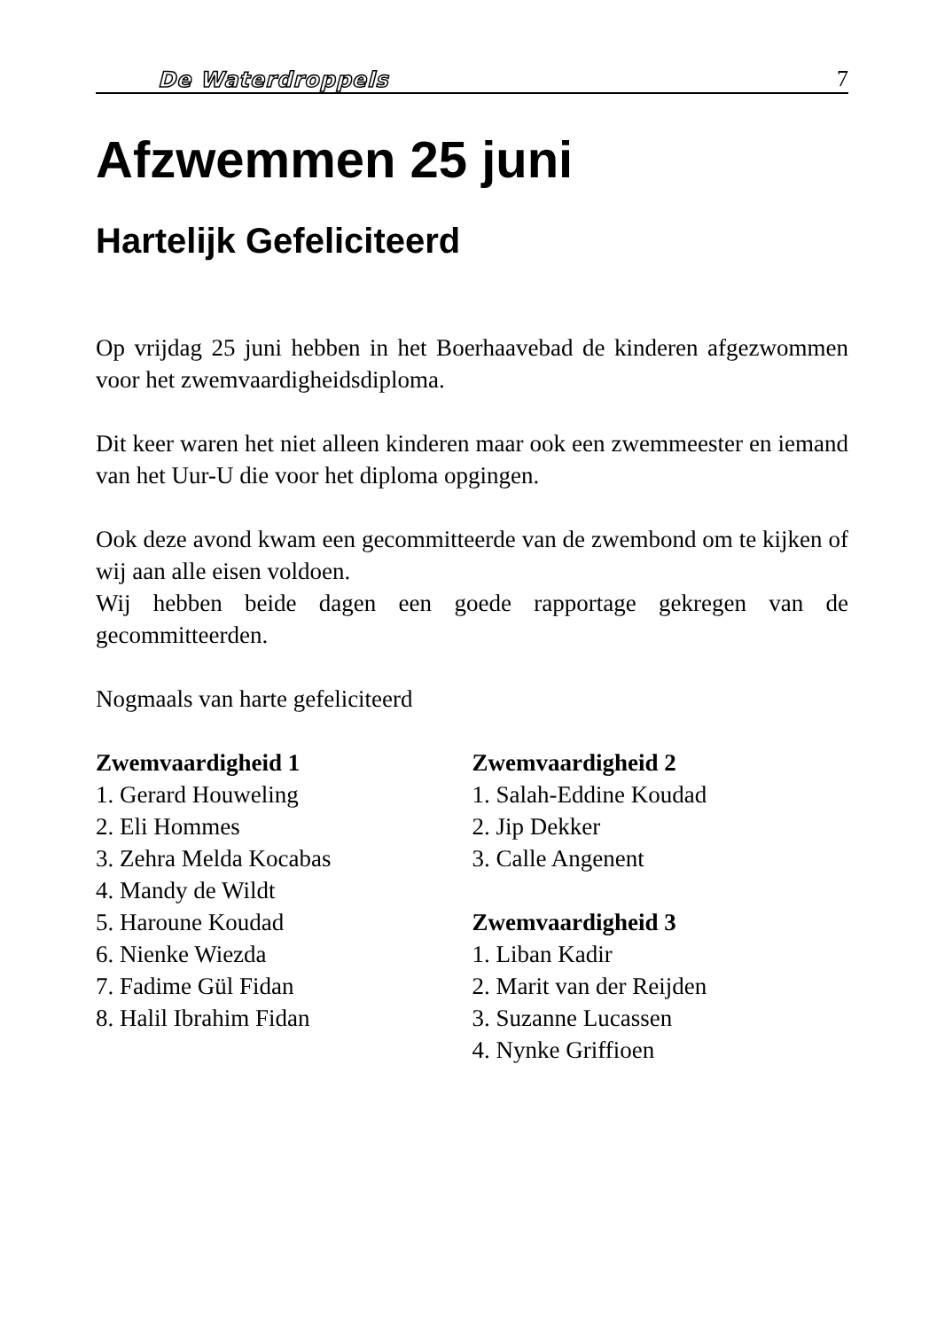De Waterdroppels 7
Afzwemmen 25 juni
Hartelijk Gefeliciteerd
Op vrijdag 25 juni hebben in het Boerhaavebad de kinderen afgezwommen voor het zwemvaardigheidsdiploma.
Dit keer waren het niet alleen kinderen maar ook een zwemmeester en iemand van het Uur-U die voor het diploma opgingen.
Ook deze avond kwam een gecommitteerde van de zwembond om te kijken of wij aan alle eisen voldoen.
Wij hebben beide dagen een goede rapportage gekregen van de gecommitteerden.
Nogmaals van harte gefeliciteerd
Zwemvaardigheid 1
1. Gerard Houweling
2. Eli Hommes
3. Zehra Melda Kocabas
4. Mandy de Wildt
5. Haroune Koudad
6. Nienke Wiezda
7. Fadime Gül Fidan
8. Halil Ibrahim Fidan
Zwemvaardigheid 2
1. Salah-Eddine Koudad
2. Jip Dekker
3. Calle Angenent
Zwemvaardigheid 3
1. Liban Kadir
2. Marit van der Reijden
3. Suzanne Lucassen
4. Nynke Griffioen